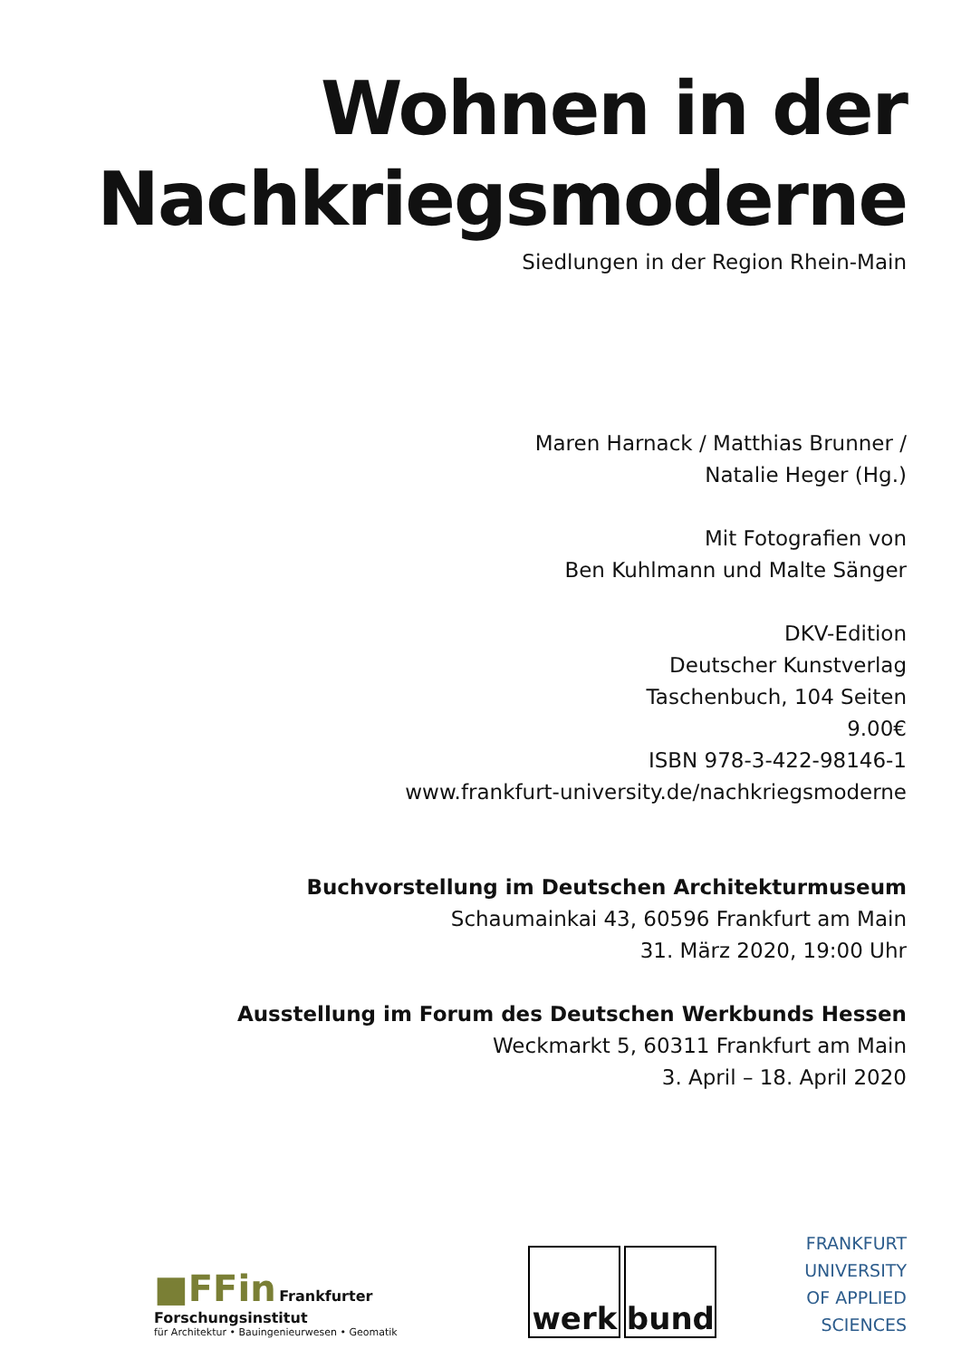Wohnen in der
Nachkriegsmoderne
Siedlungen in der Region Rhein-Main
Maren Harnack / Matthias Brunner /
Natalie Heger (Hg.)
Mit Fotografien von
Ben Kuhlmann und Malte Sänger
DKV-Edition
Deutscher Kunstverlag
Taschenbuch, 104 Seiten
9.00€
ISBN 978-3-422-98146-1
www.frankfurt-university.de/nachkriegsmoderne
Buchvorstellung im Deutschen Architekturmuseum
Schaumainkai 43, 60596 Frankfurt am Main
31. März 2020, 19:00 Uhr
Ausstellung im Forum des Deutschen Werkbunds Hessen
Weckmarkt 5, 60311 Frankfurt am Main
3. April – 18. April 2020
■FFin Frankfurter Forschungsinstitut
für Architektur • Bauingenieurwesen • Geomatik
werk bund
FRANKFURT
UNIVERSITY
OF APPLIED SCIENCES